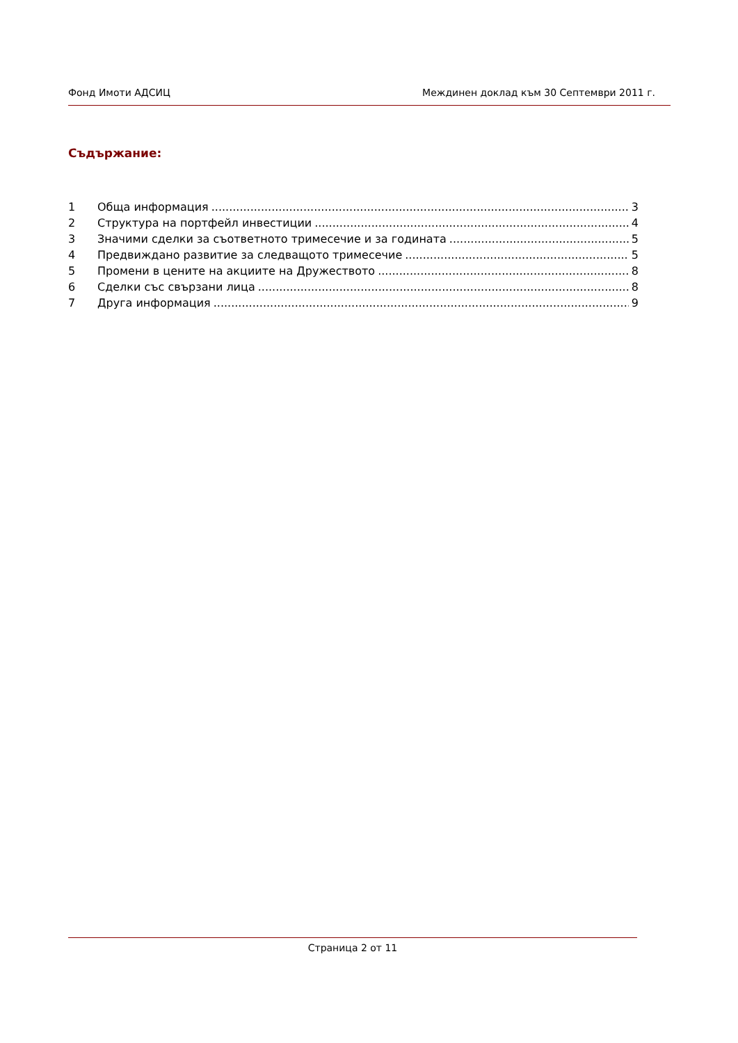Фонд Имоти АДСИЦ Междинен доклад към 30 Септември 2011 г.
Съдържание:
1 Обща информация 3
2 Структура на портфейл инвестиции 4
3 Значими сделки за съответното тримесечие и за годината 5
4 Предвиждано развитие за следващото тримесечие 5
5 Промени в цените на акциите на Дружеството 8
6 Сделки със свързани лица 8
7 Друга информация 9
Страница 2 от 11